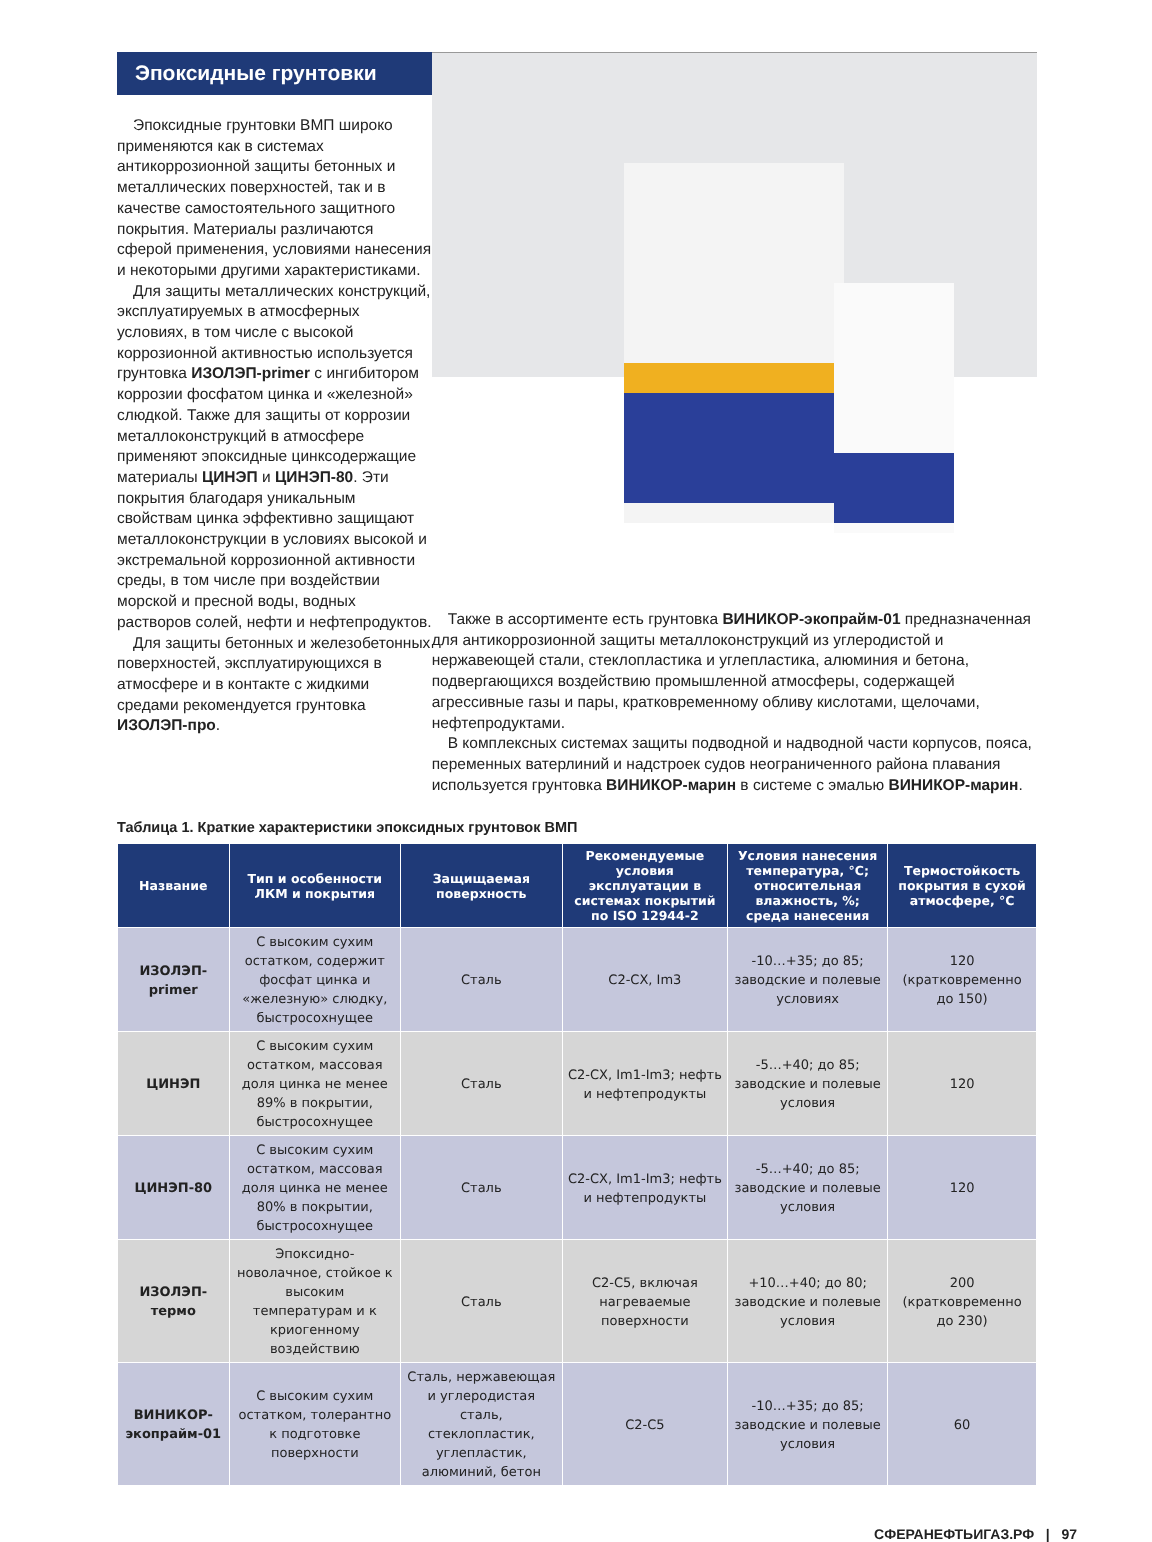Эпоксидные грунтовки
Эпоксидные грунтовки ВМП широко применяются как в системах антикоррозионной защиты бетонных и металлических поверхностей, так и в качестве самостоятельного защитного покрытия. Материалы различаются сферой применения, условиями нанесения и некоторыми другими характеристиками.
Для защиты металлических конструкций, эксплуатируемых в атмосферных условиях, в том числе с высокой коррозионной активностью используется грунтовка ИЗОЛЭП-primer с ингибитором коррозии фосфатом цинка и «железной» слюдкой. Также для защиты от коррозии металлоконструкций в атмосфере применяют эпоксидные цинксодержащие материалы ЦИНЭП и ЦИНЭП-80. Эти покрытия благодаря уникальным свойствам цинка эффективно защищают металлоконструкции в условиях высокой и экстремальной коррозионной активности среды, в том числе при воздействии морской и пресной воды, водных растворов солей, нефти и нефтепродуктов.
Для защиты бетонных и железобетонных поверхностей, эксплуатирующихся в атмосфере и в контакте с жидкими средами рекомендуется грунтовка ИЗОЛЭП-про.
Также в ассортименте есть грунтовка ВИНИКОР-экопрайм-01 предназначенная для антикоррозионной защиты металлоконструкций из углеродистой и нержавеющей стали, стеклопластика и углепластика, алюминия и бетона, подвергающихся воздействию промышленной атмосферы, содержащей агрессивные газы и пары, кратковременному обливу кислотами, щелочами, нефтепродуктами.
В комплексных системах защиты подводной и надводной части корпусов, пояса, переменных ватерлиний и надстроек судов неограниченного района плавания используется грунтовка ВИНИКОР-марин в системе с эмалью ВИНИКОР-марин.
Таблица 1. Краткие характеристики эпоксидных грунтовок ВМП
| Название | Тип и особенности ЛКМ и покрытия | Защищаемая поверхность | Рекомендуемые условия эксплуатации в системах покрытий по ISO 12944-2 | Условия нанесения температура, °С; относительная влажность, %; среда нанесения | Термостойкость покрытия в сухой атмосфере, °С |
| --- | --- | --- | --- | --- | --- |
| ИЗОЛЭП-primer | С высоким сухим остатком, содержит фосфат цинка и «железную» слюдку, быстросохнущее | Сталь | С2-СХ, Im3 | -10…+35; до 85; заводские и полевые условиях | 120 (кратковременно до 150) |
| ЦИНЭП | С высоким сухим остатком, массовая доля цинка не менее 89% в покрытии, быстросохнущее | Сталь | С2-СХ, Im1-Im3; нефть и нефтепродукты | -5…+40; до 85; заводские и полевые условия | 120 |
| ЦИНЭП-80 | С высоким сухим остатком, массовая доля цинка не менее 80% в покрытии, быстросохнущее | Сталь | С2-СХ, Im1-Im3; нефть и нефтепродукты | -5…+40; до 85; заводские и полевые условия | 120 |
| ИЗОЛЭП-термо | Эпоксидно-новолачное, стойкое к высоким температурам и к криогенному воздействию | Сталь | С2-С5, включая нагреваемые поверхности | +10…+40; до 80; заводские и полевые условия | 200 (кратковременно до 230) |
| ВИНИКОР-экопрайм-01 | С высоким сухим остатком, толерантно к подготовке поверхности | Сталь, нержавеющая и углеродистая сталь, стеклопластик, углепластик, алюминий, бетон | С2-С5 | -10…+35; до 85; заводские и полевые условия | 60 |
СФЕРАНЕФТЬИГАЗ.РФ | 97